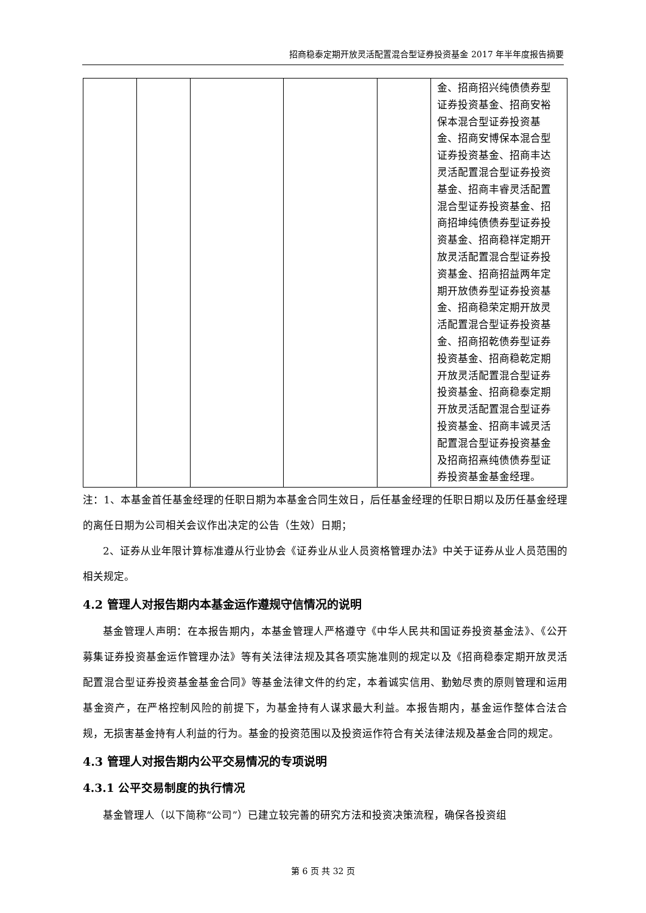招商稳泰定期开放灵活配置混合型证券投资基金 2017 年半年度报告摘要
| | | | | | 金、招商招兴纯债债券型证券投资基金、招商安裕保本混合型证券投资基金、招商安博保本混合型证券投资基金、招商丰达灵活配置混合型证券投资基金、招商丰睿灵活配置混合型证券投资基金、招商招坤纯债债券型证券投资基金、招商稳祥定期开放灵活配置混合型证券投资基金、招商招益两年定期开放债券型证券投资基金、招商稳荣定期开放灵活配置混合型证券投资基金、招商招乾债券型证券投资基金、招商稳乾定期开放灵活配置混合型证券投资基金、招商稳泰定期开放灵活配置混合型证券投资基金、招商丰诚灵活配置混合型证券投资基金及招商招熹纯债债券型证券投资基金基金经理。 |
注：1、本基金首任基金经理的任职日期为本基金合同生效日，后任基金经理的任职日期以及历任基金经理的离任日期为公司相关会议作出决定的公告（生效）日期；
2、证券从业年限计算标准遵从行业协会《证券业从业人员资格管理办法》中关于证券从业人员范围的相关规定。
4.2 管理人对报告期内本基金运作遵规守信情况的说明
基金管理人声明：在本报告期内，本基金管理人严格遵守《中华人民共和国证券投资基金法》、《公开募集证券投资基金运作管理办法》等有关法律法规及其各项实施准则的规定以及《招商稳泰定期开放灵活配置混合型证券投资基金基金合同》等基金法律文件的约定，本着诚实信用、勤勉尽责的原则管理和运用基金资产，在严格控制风险的前提下，为基金持有人谋求最大利益。本报告期内，基金运作整体合法合规，无损害基金持有人利益的行为。基金的投资范围以及投资运作符合有关法律法规及基金合同的规定。
4.3 管理人对报告期内公平交易情况的专项说明
4.3.1 公平交易制度的执行情况
基金管理人（以下简称“公司”）已建立较完善的研究方法和投资决策流程，确保各投资组
第 6 页 共 32 页